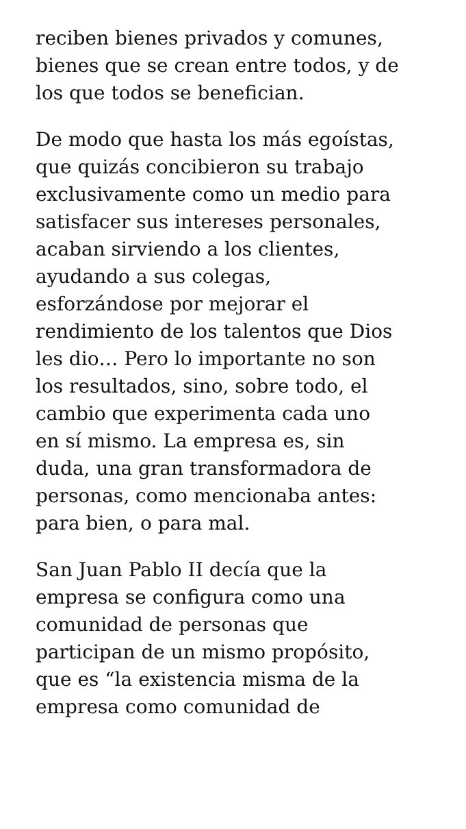reciben bienes privados y comunes,
bienes que se crean entre todos, y de
los que todos se benefician.
De modo que hasta los más egoístas,
que quizás concibieron su trabajo
exclusivamente como un medio para
satisfacer sus intereses personales,
acaban sirviendo a los clientes,
ayudando a sus colegas,
esforzándose por mejorar el
rendimiento de los talentos que Dios
les dio… Pero lo importante no son
los resultados, sino, sobre todo, el
cambio que experimenta cada uno
en sí mismo. La empresa es, sin
duda, una gran transformadora de
personas, como mencionaba antes:
para bien, o para mal.
San Juan Pablo II decía que la
empresa se configura como una
comunidad de personas que
participan de un mismo propósito,
que es “la existencia misma de la
empresa como comunidad de